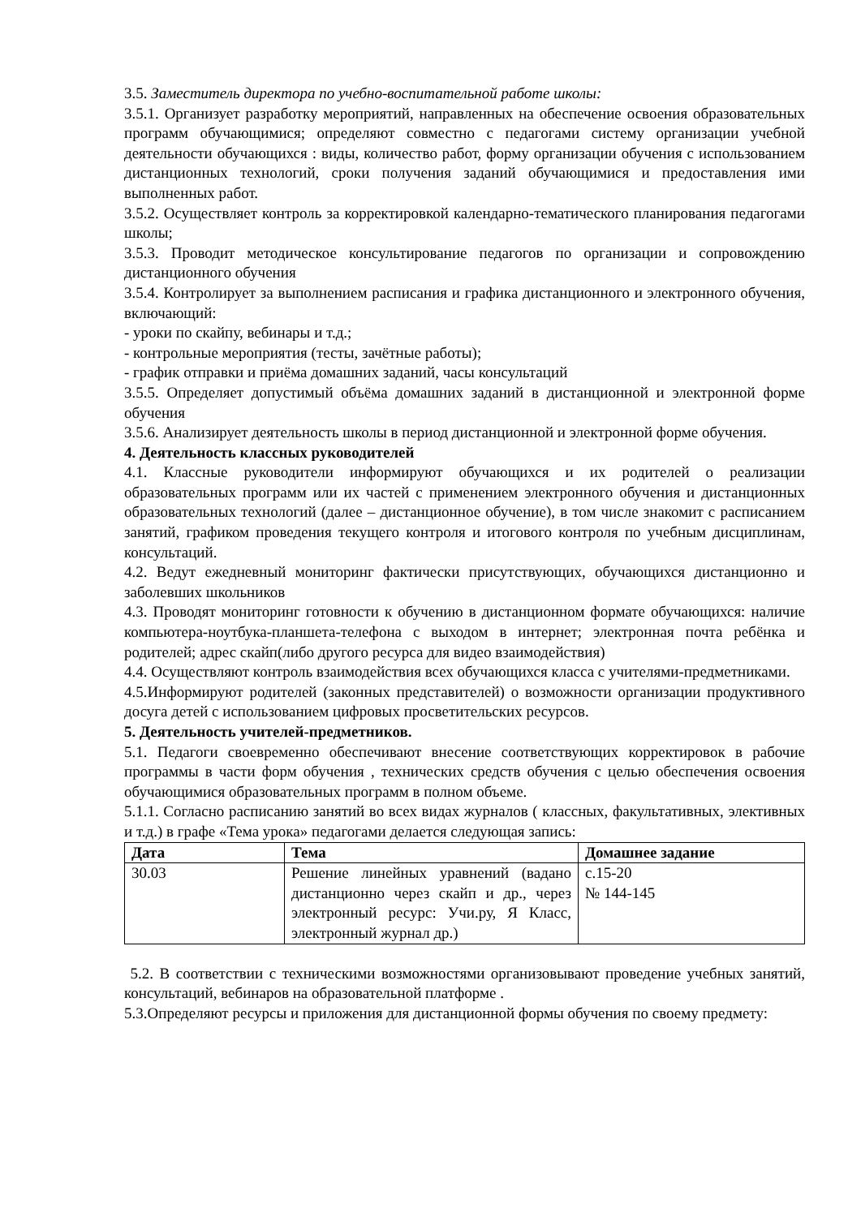3.5. Заместитель директора по учебно-воспитательной работе школы:
3.5.1. Организует разработку мероприятий, направленных на обеспечение освоения образовательных программ обучающимися; определяют совместно с педагогами систему организации учебной деятельности обучающихся : виды, количество работ, форму организации обучения с использованием дистанционных технологий, сроки получения заданий обучающимися и предоставления ими выполненных работ.
3.5.2. Осуществляет контроль за корректировкой календарно-тематического планирования педагогами школы;
3.5.3. Проводит методическое консультирование педагогов по организации и сопровождению дистанционного обучения
3.5.4. Контролирует за выполнением расписания и графика дистанционного и электронного обучения, включающий:
- уроки по скайпу, вебинары и т.д.;
- контрольные мероприятия (тесты, зачётные работы);
- график отправки и приёма домашних заданий, часы консультаций
3.5.5. Определяет допустимый объёма домашних заданий в дистанционной и электронной форме обучения
3.5.6. Анализирует деятельность школы в период дистанционной и электронной форме обучения.
4. Деятельность классных руководителей
4.1. Классные руководители информируют обучающихся и их родителей о реализации образовательных программ или их частей с применением электронного обучения и дистанционных образовательных технологий (далее – дистанционное обучение), в том числе знакомит с расписанием занятий, графиком проведения текущего контроля и итогового контроля по учебным дисциплинам, консультаций.
4.2. Ведут ежедневный мониторинг фактически присутствующих, обучающихся дистанционно и заболевших школьников
4.3. Проводят мониторинг готовности к обучению в дистанционном формате обучающихся: наличие компьютера-ноутбука-планшета-телефона с выходом в интернет; электронная почта ребёнка и родителей; адрес скайп(либо другого ресурса для видео взаимодействия)
4.4. Осуществляют контроль взаимодействия всех обучающихся класса с учителями-предметниками.
4.5.Информируют родителей (законных представителей) о возможности организации продуктивного досуга детей с использованием цифровых просветительских ресурсов.
5. Деятельность учителей-предметников.
5.1. Педагоги своевременно обеспечивают внесение соответствующих корректировок в рабочие программы в части форм обучения , технических средств обучения с целью обеспечения освоения обучающимися образовательных программ в полном объеме.
5.1.1. Согласно расписанию занятий во всех видах журналов ( классных, факультативных, элективных и т.д.) в графе «Тема урока» педагогами делается следующая запись:
| Дата | Тема | Домашнее задание |
| --- | --- | --- |
| 30.03 | Решение линейных уравнений (вадано дистанционно через скайп и др., через электронный ресурс: Учи.ру, Я Класс, электронный журнал др.) | с.15-20 № 144-145 |
5.2. В соответствии с техническими возможностями организовывают проведение учебных занятий, консультаций, вебинаров на образовательной платформе .
5.3.Определяют ресурсы и приложения для дистанционной формы обучения по своему предмету: